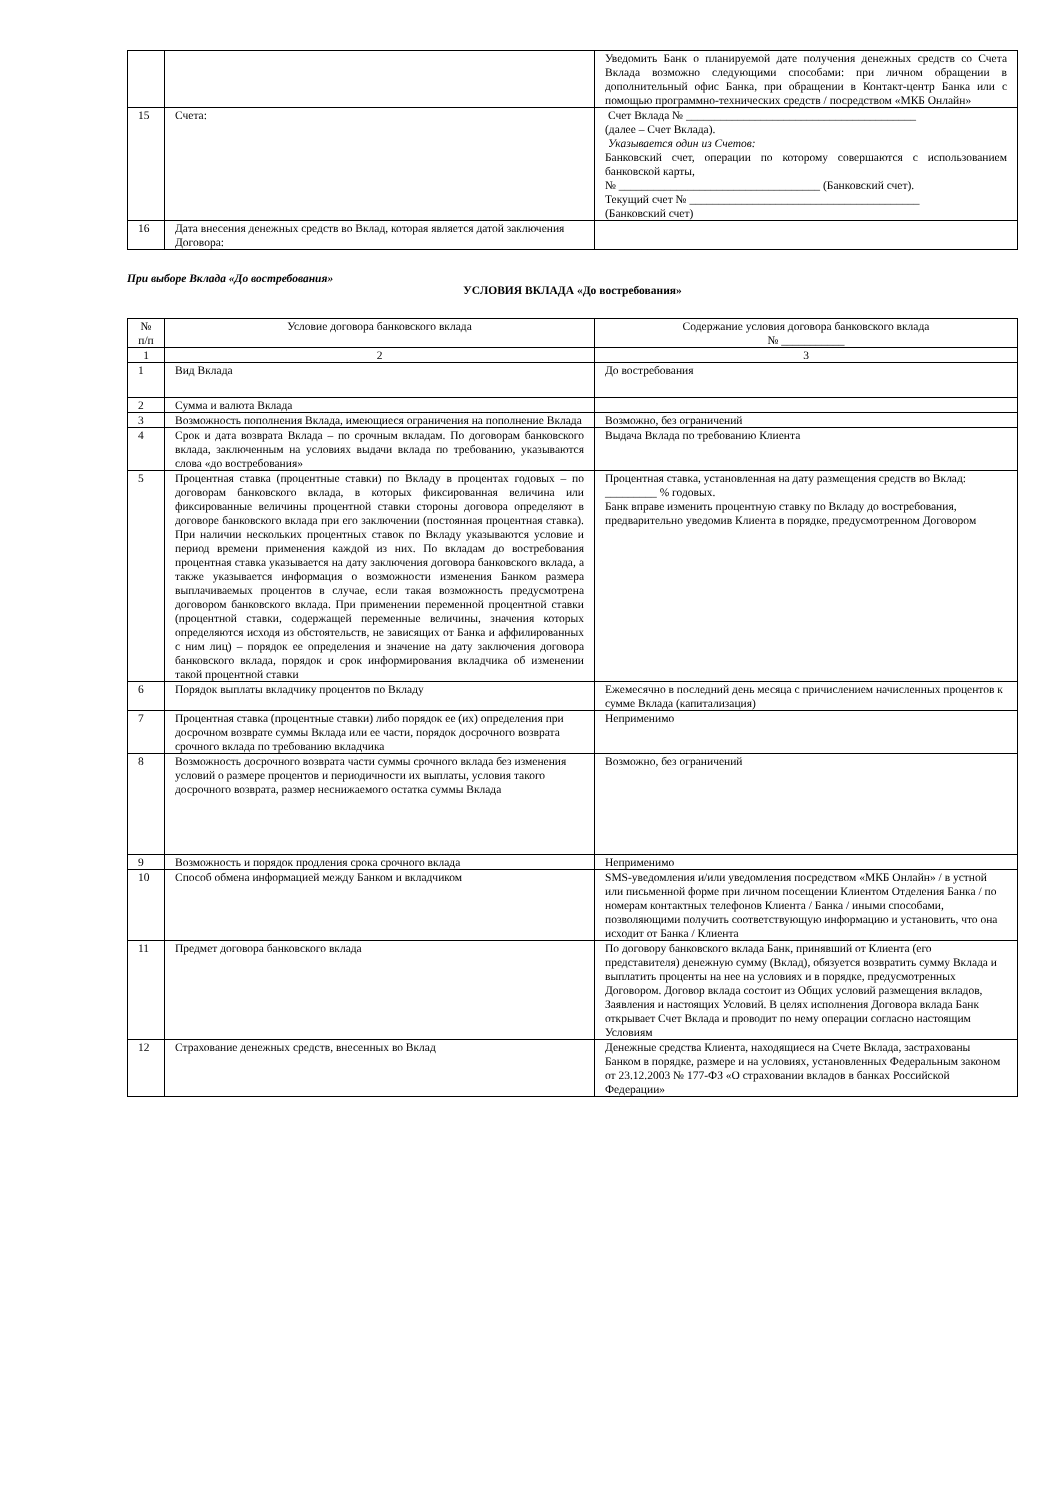| | | Уведомить Банк о планируемой дате получения денежных средств со Счета Вклада возможно следующими способами: при личном обращении в дополнительный офис Банка, при обращении в Контакт-центр Банка или с помощью программно-технических средств / посредством «МКБ Онлайн» |
| 15 | Счета: | Счет Вклада № ________________________________________ (далее – Счет Вклада). Указывается один из Счетов: Банковский счет, операции по которому совершаются с использованием банковской карты, № ___________________________________ (Банковский счет). Текущий счет № ________________________________________ (Банковский счет) |
| 16 | Дата внесения денежных средств во Вклад, которая является датой заключения Договора: | |
При выборе Вклада «До востребования»
УСЛОВИЯ ВКЛАДА «До востребования»
| № п/п | Условие договора банковского вклада | Содержание условия договора банковского вклада № ___________ |
| --- | --- | --- |
| 1 | 2 | 3 |
| 1 | Вид Вклада | До востребования |
| 2 | Сумма и валюта Вклада | |
| 3 | Возможность пополнения Вклада, имеющиеся ограничения на пополнение Вклада | Возможно, без ограничений |
| 4 | Срок и дата возврата Вклада – по срочным вкладам. По договорам банковского вклада, заключенным на условиях выдачи вклада по требованию, указываются слова «до востребования» | Выдача Вклада по требованию Клиента |
| 5 | Процентная ставка (процентные ставки) по Вкладу в процентах годовых – по договорам банковского вклада, в которых фиксированная величина или фиксированные величины процентной ставки стороны договора определяют в договоре банковского вклада при его заключении (постоянная процентная ставка). При наличии нескольких процентных ставок по Вкладу указываются условие и период времени применения каждой из них. По вкладам до востребования процентная ставка указывается на дату заключения договора банковского вклада, а также указывается информация о возможности изменения Банком размера выплачиваемых процентов в случае, если такая возможность предусмотрена договором банковского вклада. При применении переменной процентной ставки (процентной ставки, содержащей переменные величины, значения которых определяются исходя из обстоятельств, не зависящих от Банка и аффилированных с ним лиц) – порядок ее определения и значение на дату заключения договора банковского вклада, порядок и срок информирования вкладчика об изменении такой процентной ставки | Процентная ставка, установленная на дату размещения средств во Вклад: _________ % годовых. Банк вправе изменить процентную ставку по Вкладу до востребования, предварительно уведомив Клиента в порядке, предусмотренном Договором |
| 6 | Порядок выплаты вкладчику процентов по Вкладу | Ежемесячно в последний день месяца с причислением начисленных процентов к сумме Вклада (капитализация) |
| 7 | Процентная ставка (процентные ставки) либо порядок ее (их) определения при досрочном возврате суммы Вклада или ее части, порядок досрочного возврата срочного вклада по требованию вкладчика | Неприменимо |
| 8 | Возможность досрочного возврата части суммы срочного вклада без изменения условий о размере процентов и периодичности их выплаты, условия такого досрочного возврата, размер неснижаемого остатка суммы Вклада | Возможно, без ограничений |
| 9 | Возможность и порядок продления срока срочного вклада | Неприменимо |
| 10 | Способ обмена информацией между Банком и вкладчиком | SMS-уведомления и/или уведомления посредством «МКБ Онлайн» / в устной или письменной форме при личном посещении Клиентом Отделения Банка / по номерам контактных телефонов Клиента / Банка / иными способами, позволяющими получить соответствующую информацию и установить, что она исходит от Банка / Клиента |
| 11 | Предмет договора банковского вклада | По договору банковского вклада Банк, принявший от Клиента (его представителя) денежную сумму (Вклад), обязуется возвратить сумму Вклада и выплатить проценты на нее на условиях и в порядке, предусмотренных Договором. Договор вклада состоит из Общих условий размещения вкладов, Заявления и настоящих Условий. В целях исполнения Договора вклада Банк открывает Счет Вклада и проводит по нему операции согласно настоящим Условиям |
| 12 | Страхование денежных средств, внесенных во Вклад | Денежные средства Клиента, находящиеся на Счете Вклада, застрахованы Банком в порядке, размере и на условиях, установленных Федеральным законом от 23.12.2003 № 177-ФЗ «О страховании вкладов в банках Российской Федерации» |